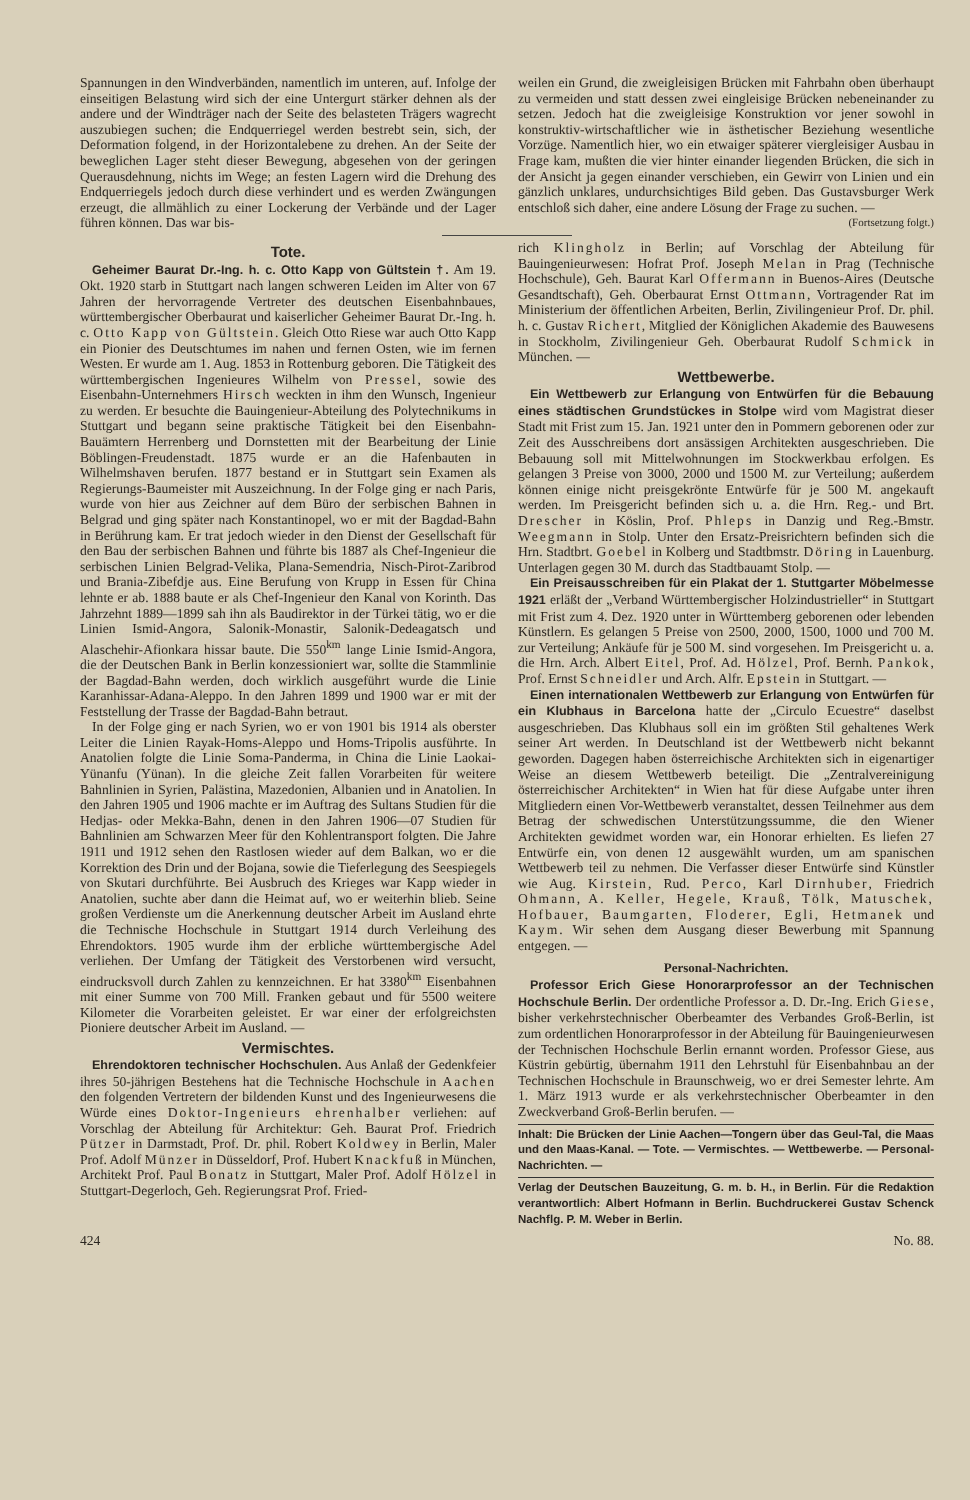Spannungen in den Windverbänden, namentlich im unteren, auf. Infolge der einseitigen Belastung wird sich der eine Untergurt stärker dehnen als der andere und der Windträger nach der Seite des belasteten Trägers wagrecht auszubiegen suchen; die Endquerriegel werden bestrebt sein, sich, der Deformation folgend, in der Horizontalebene zu drehen. An der Seite der beweglichen Lager steht dieser Bewegung, abgesehen von der geringen Querausdehnung, nichts im Wege; an festen Lagern wird die Drehung des Endquerriegels jedoch durch diese verhindert und es werden Zwängungen erzeugt, die allmählich zu einer Lockerung der Verbände und der Lager führen können. Das war bis-
weilen ein Grund, die zweigleisigen Brücken mit Fahrbahn oben überhaupt zu vermeiden und statt dessen zwei eingleisige Brücken nebeneinander zu setzen. Jedoch hat die zweigleisige Konstruktion vor jener sowohl in konstruktiv-wirtschaftlicher wie in ästhetischer Beziehung wesentliche Vorzüge. Namentlich hier, wo ein etwaiger späterer viergleisiger Ausbau in Frage kam, mußten die vier hinter einander liegenden Brücken, die sich in der Ansicht ja gegen einander verschieben, ein Gewirr von Linien und ein gänzlich unklares, undurchsichtiges Bild geben. Das Gustavsburger Werk entschloß sich daher, eine andere Lösung der Frage zu suchen. — (Fortsetzung folgt.)
Tote.
Geheimer Baurat Dr.-Ing. h. c. Otto Kapp von Gültstein †. Am 19. Okt. 1920 starb in Stuttgart nach langen schweren Leiden im Alter von 67 Jahren der hervorragende Vertreter des deutschen Eisenbahnbaues, württembergischer Oberbaurat und kaiserlicher Geheimer Baurat Dr.-Ing. h. c. Otto Kapp von Gültstein. Gleich Otto Riese war auch Otto Kapp ein Pionier des Deutschtumes im nahen und fernen Osten, wie im fernen Westen. Er wurde am 1. Aug. 1853 in Rottenburg geboren. Die Tätigkeit des württembergischen Ingenieures Wilhelm von Pressel, sowie des Eisenbahn-Unternehmers Hirsch weckten in ihm den Wunsch, Ingenieur zu werden. Er besuchte die Bauingenieur-Abteilung des Polytechnikums in Stuttgart und begann seine praktische Tätigkeit bei den Eisenbahn-Bauämtern Herrenberg und Dornstetten mit der Bearbeitung der Linie Böblingen-Freudenstadt. 1875 wurde er an die Hafenbauten in Wilhelmshaven berufen. 1877 bestand er in Stuttgart sein Examen als Regierungs-Baumeister mit Auszeichnung. In der Folge ging er nach Paris, wurde von hier aus Zeichner auf dem Büro der serbischen Bahnen in Belgrad und ging später nach Konstantinopel, wo er mit der Bagdad-Bahn in Berührung kam. Er trat jedoch wieder in den Dienst der Gesellschaft für den Bau der serbischen Bahnen und führte bis 1887 als Chef-Ingenieur die serbischen Linien Belgrad-Velika, Plana-Semendria, Nisch-Pirot-Zaribrod und Brania-Zibefdje aus. Eine Berufung von Krupp in Essen für China lehnte er ab. 1888 baute er als Chef-Ingenieur den Kanal von Korinth. Das Jahrzehnt 1889—1899 sah ihn als Baudirektor in der Türkei tätig, wo er die Linien Ismid-Angora, Salonik-Monastir, Salonik-Dedeagatsch und Alaschehir-Afionkara hissar baute. Die 550<sup>km</sup> lange Linie Ismid-Angora, die der Deutschen Bank in Berlin konzessioniert war, sollte die Stammlinie der Bagdad-Bahn werden, doch wirklich ausgeführt wurde die Linie Karanhissar-Adana-Aleppo. In den Jahren 1899 und 1900 war er mit der Feststellung der Trasse der Bagdad-Bahn betraut.
In der Folge ging er nach Syrien, wo er von 1901 bis 1914 als oberster Leiter die Linien Rayak-Homs-Aleppo und Homs-Tripolis ausführte. In Anatolien folgte die Linie Soma-Panderma, in China die Linie Laokai-Yünanfu (Yünan). In die gleiche Zeit fallen Vorarbeiten für weitere Bahnlinien in Syrien, Palästina, Mazedonien, Albanien und in Anatolien. In den Jahren 1905 und 1906 machte er im Auftrag des Sultans Studien für die Hedjas- oder Mekka-Bahn, denen in den Jahren 1906—07 Studien für Bahnlinien am Schwarzen Meer für den Kohlentransport folgten. Die Jahre 1911 und 1912 sehen den Rastlosen wieder auf dem Balkan, wo er die Korrektion des Drin und der Bojana, sowie die Tieferlegung des Seespiegels von Skutari durchführte. Bei Ausbruch des Krieges war Kapp wieder in Anatolien, suchte aber dann die Heimat auf, wo er weiterhin blieb. Seine großen Verdienste um die Anerkennung deutscher Arbeit im Ausland ehrte die Technische Hochschule in Stuttgart 1914 durch Verleihung des Ehrendoktors. 1905 wurde ihm der erbliche württembergische Adel verliehen. Der Umfang der Tätigkeit des Verstorbenen wird versucht, eindrucksvoll durch Zahlen zu kennzeichnen. Er hat 3380<sup>km</sup> Eisenbahnen mit einer Summe von 700 Mill. Franken gebaut und für 5500 weitere Kilometer die Vorarbeiten geleistet. Er war einer der erfolgreichsten Pioniere deutscher Arbeit im Ausland. —
Vermischtes.
Ehrendoktoren technischer Hochschulen. Aus Anlaß der Gedenkfeier ihres 50-jährigen Bestehens hat die Technische Hochschule in Aachen den folgenden Vertretern der bildenden Kunst und des Ingenieurwesens die Würde eines Doktor-Ingenieurs ehrenhalber verliehen: auf Vorschlag der Abteilung für Architektur: Geh. Baurat Prof. Friedrich Pützer in Darmstadt, Prof. Dr. phil. Robert Koldwey in Berlin, Maler Prof. Adolf Münzer in Düsseldorf, Prof. Hubert Knackfuß in München, Architekt Prof. Paul Bonatz in Stuttgart, Maler Prof. Adolf Hölzel in Stuttgart-Degerloch, Geh. Regierungsrat Prof. Fried-
rich Klingholz in Berlin; auf Vorschlag der Abteilung für Bauingenieurwesen: Hofrat Prof. Joseph Melan in Prag (Technische Hochschule), Geh. Baurat Karl Offermann in Buenos-Aires (Deutsche Gesandtschaft), Geh. Oberbaurat Ernst Ottmann, Vortragender Rat im Ministerium der öffentlichen Arbeiten, Berlin, Zivilingenieur Prof. Dr. phil. h. c. Gustav Richert, Mitglied der Königlichen Akademie des Bauwesens in Stockholm, Zivilingenieur Geh. Oberbaurat Rudolf Schmick in München. —
Wettbewerbe.
Ein Wettbewerb zur Erlangung von Entwürfen für die Bebauung eines städtischen Grundstückes in Stolpe wird vom Magistrat dieser Stadt mit Frist zum 15. Jan. 1921 unter den in Pommern geborenen oder zur Zeit des Ausschreibens dort ansässigen Architekten ausgeschrieben. Die Bebauung soll mit Mittelwohnungen im Stockwerkbau erfolgen. Es gelangen 3 Preise von 3000, 2000 und 1500 M. zur Verteilung; außerdem können einige nicht preisgekrönte Entwürfe für je 500 M. angekauft werden. Im Preisgericht befinden sich u. a. die Hrn. Reg.- und Brt. Drescher in Köslin, Prof. Phleps in Danzig und Reg.-Bmstr. Weegmann in Stolp. Unter den Ersatz-Preisrichtern befinden sich die Hrn. Stadtbrt. Goebel in Kolberg und Stadtbmstr. Döring in Lauenburg. Unterlagen gegen 30 M. durch das Stadtbauamt Stolp. —
Ein Preisausschreiben für ein Plakat der 1. Stuttgarter Möbelmesse 1921 erläßt der „Verband Württembergischer Holzindustrieller“ in Stuttgart mit Frist zum 4. Dez. 1920 unter in Württemberg geborenen oder lebenden Künstlern. Es gelangen 5 Preise von 2500, 2000, 1500, 1000 und 700 M. zur Verteilung; Ankäufe für je 500 M. sind vorgesehen. Im Preisgericht u. a. die Hrn. Arch. Albert Eitel, Prof. Ad. Hölzel, Prof. Bernh. Pankok, Prof. Ernst Schneidler und Arch. Alfr. Epstein in Stuttgart. —
Einen internationalen Wettbewerb zur Erlangung von Entwürfen für ein Klubhaus in Barcelona hatte der „Circulo Ecuestre“ daselbst ausgeschrieben. Das Klubhaus soll ein im größten Stil gehaltenes Werk seiner Art werden. In Deutschland ist der Wettbewerb nicht bekannt geworden. Dagegen haben österreichische Architekten sich in eigenartiger Weise an diesem Wettbewerb beteiligt. Die „Zentralvereinigung österreichischer Architekten“ in Wien hat für diese Aufgabe unter ihren Mitgliedern einen Vor-Wettbewerb veranstaltet, dessen Teilnehmer aus dem Betrag der schwedischen Unterstützungssumme, die den Wiener Architekten gewidmet worden war, ein Honorar erhielten. Es liefen 27 Entwürfe ein, von denen 12 ausgewählt wurden, um am spanischen Wettbewerb teil zu nehmen. Die Verfasser dieser Entwürfe sind Künstler wie Aug. Kirstein, Rud. Perco, Karl Dirnhuber, Friedrich Ohmann, A. Keller, Hegele, Krauß, Tölk, Matuschek, Hofbauer, Baumgarten, Floderer, Egli, Hetmanek und Kaym. Wir sehen dem Ausgang dieser Bewerbung mit Spannung entgegen. —
Personal-Nachrichten.
Professor Erich Giese Honorarprofessor an der Technischen Hochschule Berlin. Der ordentliche Professor a. D. Dr.-Ing. Erich Giese, bisher verkehrstechnischer Oberbeamter des Verbandes Groß-Berlin, ist zum ordentlichen Honorarprofessor in der Abteilung für Bauingenieurwesen der Technischen Hochschule Berlin ernannt worden. Professor Giese, aus Küstrin gebürtig, übernahm 1911 den Lehrstuhl für Eisenbahnbau an der Technischen Hochschule in Braunschweig, wo er drei Semester lehrte. Am 1. März 1913 wurde er als verkehrstechnischer Oberbeamter in den Zweckverband Groß-Berlin berufen. —
Inhalt: Die Brücken der Linie Aachen—Tongern über das Geul-Tal, die Maas und den Maas-Kanal. — Tote. — Vermischtes. — Wettbewerbe. — Personal-Nachrichten. —
Verlag der Deutschen Bauzeitung, G. m. b. H., in Berlin. Für die Redaktion verantwortlich: Albert Hofmann in Berlin. Buchdruckerei Gustav Schenck Nachflg. P. M. Weber in Berlin.
424 No. 88.